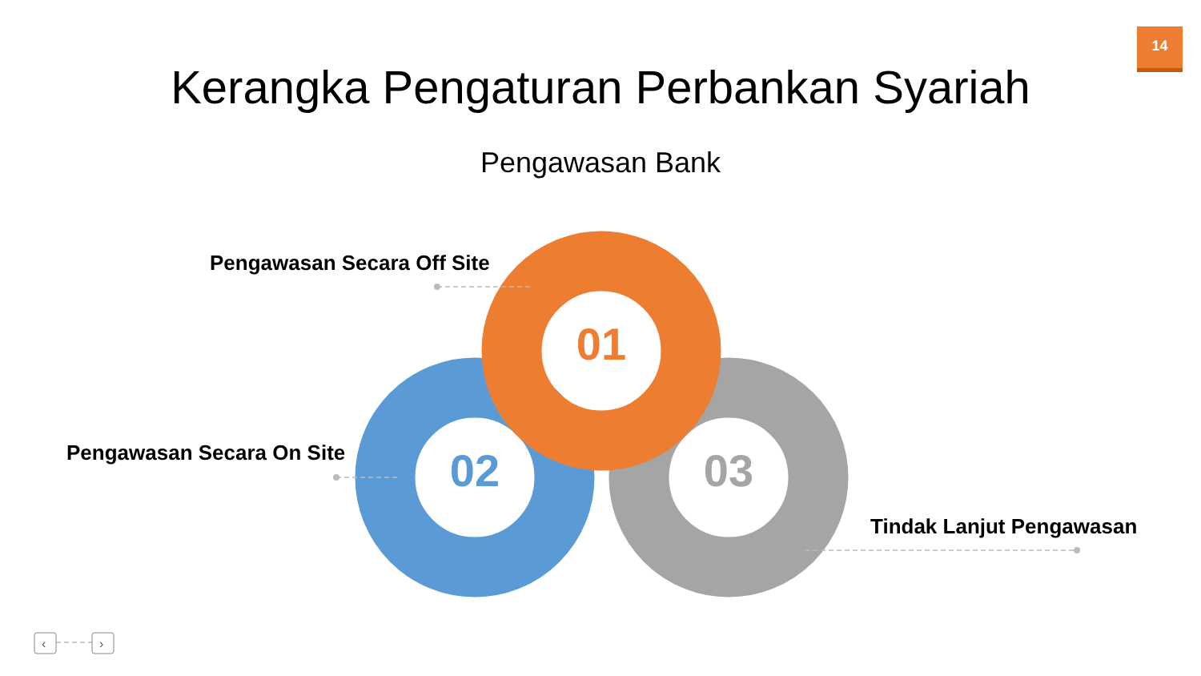14
Kerangka Pengaturan Perbankan Syariah
Pengawasan Bank
‹
›
Pengawasan Secara Off Site
Pengawasan Secara On Site
Tindak Lanjut Pengawasan
01
02 03